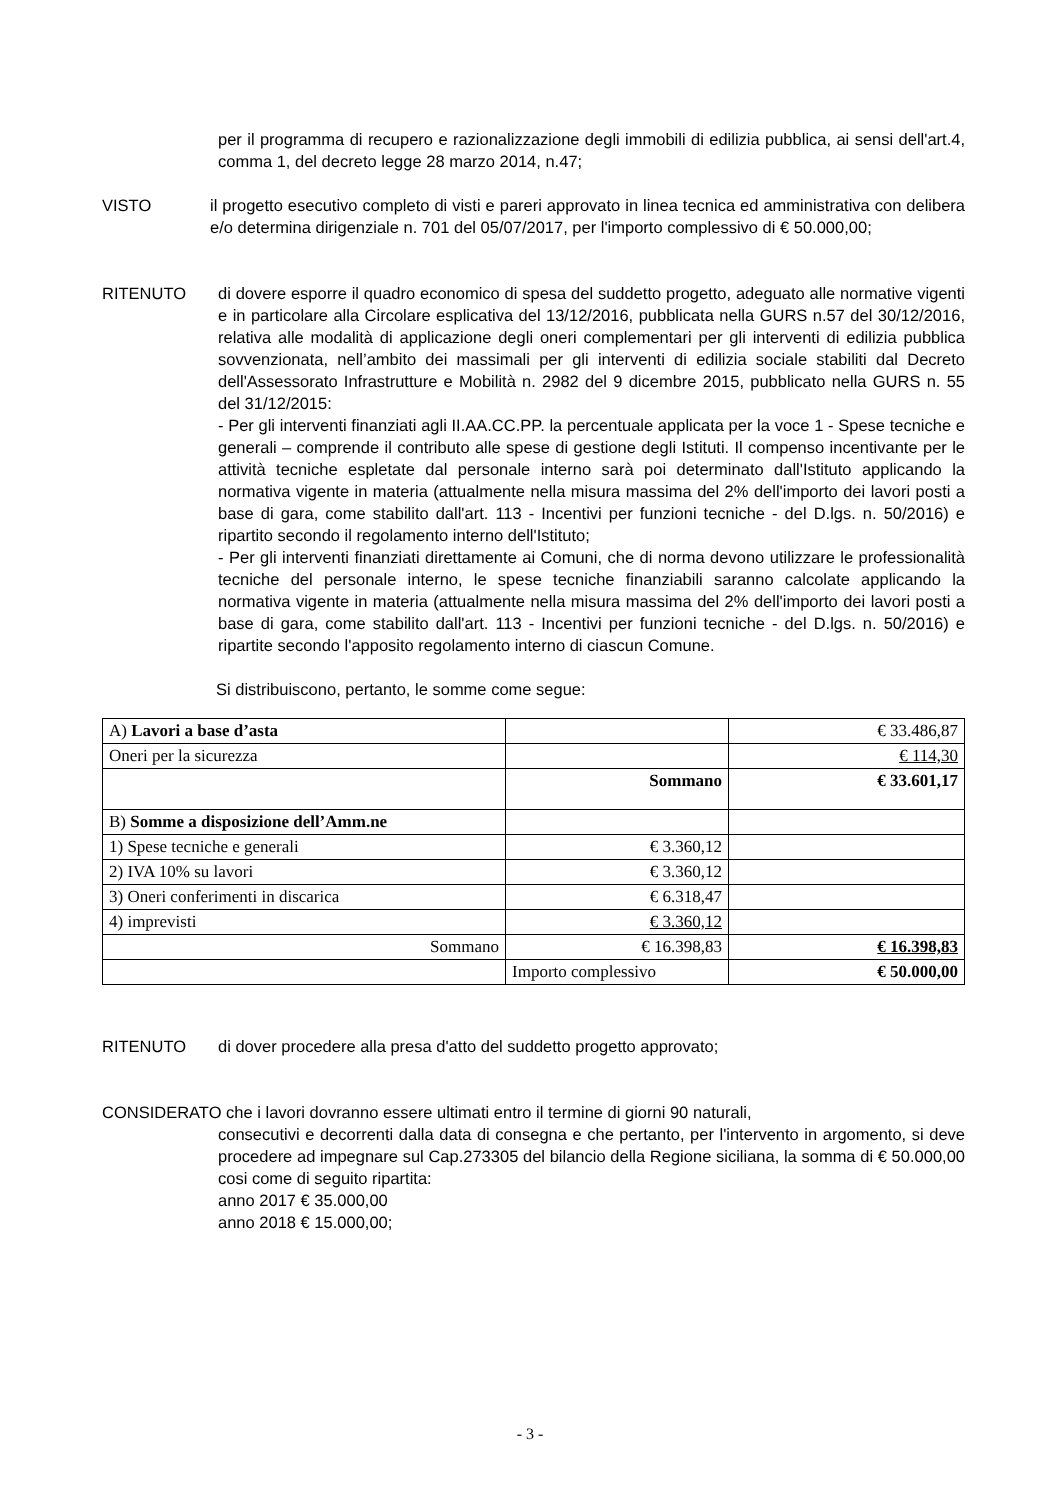per il programma di recupero e razionalizzazione degli immobili di edilizia pubblica, ai sensi dell'art.4, comma 1, del decreto legge 28 marzo 2014, n.47;
VISTO il progetto esecutivo completo di visti e pareri approvato in linea tecnica ed amministrativa con delibera e/o determina dirigenziale n. 701 del 05/07/2017, per l'importo complessivo di € 50.000,00;
RITENUTO di dovere esporre il quadro economico di spesa del suddetto progetto, adeguato alle normative vigenti e in particolare alla Circolare esplicativa del 13/12/2016, pubblicata nella GURS n.57 del 30/12/2016, relativa alle modalità di applicazione degli oneri complementari per gli interventi di edilizia pubblica sovvenzionata, nell’ambito dei massimali per gli interventi di edilizia sociale stabiliti dal Decreto dell'Assessorato Infrastrutture e Mobilità n. 2982 del 9 dicembre 2015, pubblicato nella GURS n. 55 del 31/12/2015:
- Per gli interventi finanziati agli II.AA.CC.PP. la percentuale applicata per la voce 1 - Spese tecniche e generali – comprende il contributo alle spese di gestione degli Istituti. Il compenso incentivante per le attività tecniche espletate dal personale interno sarà poi determinato dall'Istituto applicando la normativa vigente in materia (attualmente nella misura massima del 2% dell'importo dei lavori posti a base di gara, come stabilito dall'art. 113 - Incentivi per funzioni tecniche - del D.lgs. n. 50/2016) e ripartito secondo il regolamento interno dell'Istituto;
- Per gli interventi finanziati direttamente ai Comuni, che di norma devono utilizzare le professionalità tecniche del personale interno, le spese tecniche finanziabili saranno calcolate applicando la normativa vigente in materia (attualmente nella misura massima del 2% dell'importo dei lavori posti a base di gara, come stabilito dall'art. 113 - Incentivi per funzioni tecniche - del D.lgs. n. 50/2016) e ripartite secondo l'apposito regolamento interno di ciascun Comune.
Si distribuiscono, pertanto, le somme come segue:
| A) Lavori a base d’asta | | € 33.486,87 |
| Oneri per la sicurezza | | € 114,30 |
| | Sommano | € 33.601,17 |
| B) Somme a disposizione dell’Amm.ne | | |
| 1) Spese tecniche e generali | € 3.360,12 | |
| 2) IVA 10% su lavori | € 3.360,12 | |
| 3) Oneri conferimenti in discarica | € 6.318,47 | |
| 4) imprevisti | € 3.360,12 | |
| Sommano | € 16.398,83 | € 16.398,83 |
| | Importo complessivo | € 50.000,00 |
RITENUTO di dover procedere alla presa d'atto del suddetto progetto approvato;
CONSIDERATO che i lavori dovranno essere ultimati entro il termine di giorni 90 naturali,
consecutivi e decorrenti dalla data di consegna e che pertanto, per l'intervento in argomento, si deve procedere ad impegnare sul Cap.273305 del bilancio della Regione siciliana, la somma di € 50.000,00 cosi come di seguito ripartita:
anno 2017 € 35.000,00
anno 2018 € 15.000,00;
- 3 -